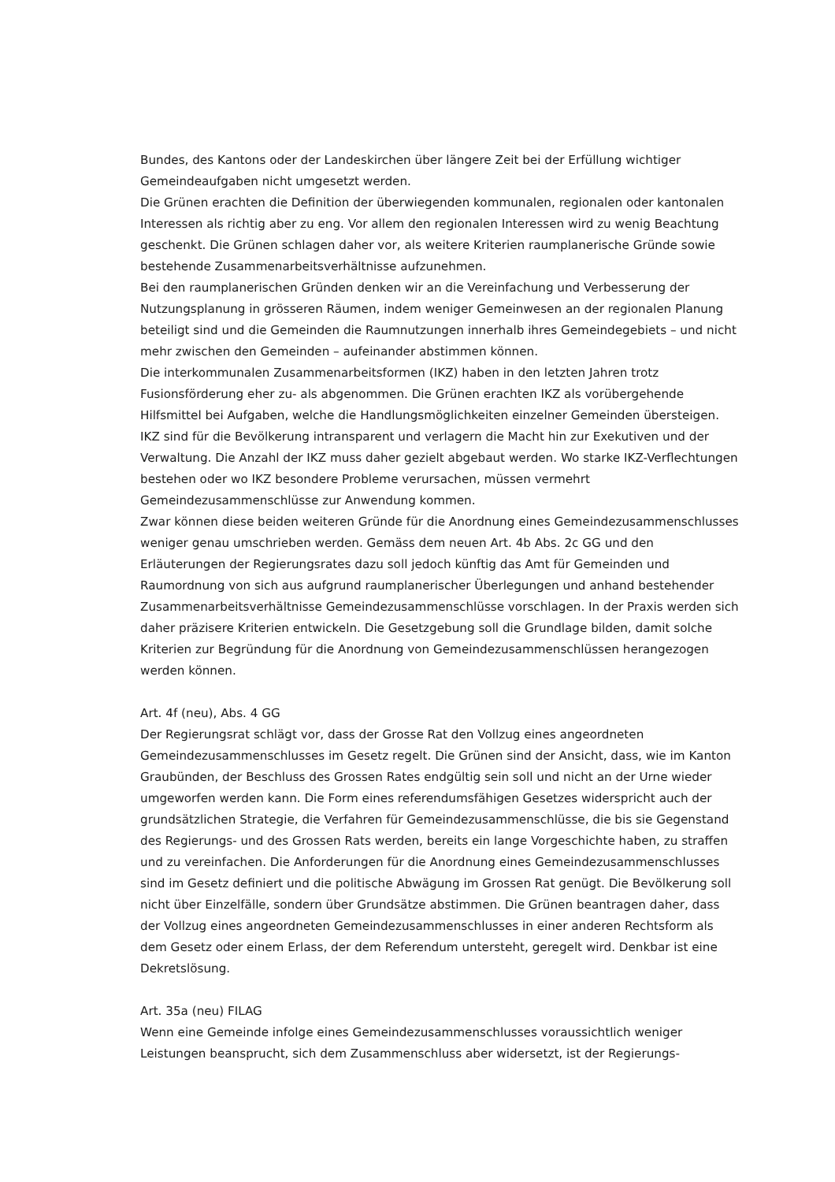Bundes, des Kantons oder der Landeskirchen über längere Zeit bei der Erfüllung wichtiger Gemeindeaufgaben nicht umgesetzt werden.
Die Grünen erachten die Definition der überwiegenden kommunalen, regionalen oder kantonalen Interessen als richtig aber zu eng. Vor allem den regionalen Interessen wird zu wenig Beachtung geschenkt. Die Grünen schlagen daher vor, als weitere Kriterien raumplanerische Gründe sowie bestehende Zusammenarbeitsverhältnisse aufzunehmen.
Bei den raumplanerischen Gründen denken wir an die Vereinfachung und Verbesserung der Nutzungsplanung in grösseren Räumen, indem weniger Gemeinwesen an der regionalen Planung beteiligt sind und die Gemeinden die Raumnutzungen innerhalb ihres Gemeindegebiets – und nicht mehr zwischen den Gemeinden – aufeinander abstimmen können.
Die interkommunalen Zusammenarbeitsformen (IKZ) haben in den letzten Jahren trotz Fusionsförderung eher zu- als abgenommen. Die Grünen erachten IKZ als vorübergehende Hilfsmittel bei Aufgaben, welche die Handlungsmöglichkeiten einzelner Gemeinden übersteigen. IKZ sind für die Bevölkerung intransparent und verlagern die Macht hin zur Exekutiven und der Verwaltung. Die Anzahl der IKZ muss daher gezielt abgebaut werden. Wo starke IKZ-Verflechtungen bestehen oder wo IKZ besondere Probleme verursachen, müssen vermehrt Gemeindezusammenschlüsse zur Anwendung kommen.
Zwar können diese beiden weiteren Gründe für die Anordnung eines Gemeindezusammenschlusses weniger genau umschrieben werden. Gemäss dem neuen Art. 4b Abs. 2c GG und den Erläuterungen der Regierungsrates dazu soll jedoch künftig das Amt für Gemeinden und Raumordnung von sich aus aufgrund raumplanerischer Überlegungen und anhand bestehender Zusammenarbeitsverhältnisse Gemeindezusammenschlüsse vorschlagen. In der Praxis werden sich daher präzisere Kriterien entwickeln. Die Gesetzgebung soll die Grundlage bilden, damit solche Kriterien zur Begründung für die Anordnung von Gemeindezusammenschlüssen herangezogen werden können.
Art. 4f (neu), Abs. 4 GG
Der Regierungsrat schlägt vor, dass der Grosse Rat den Vollzug eines angeordneten Gemeindezusammenschlusses im Gesetz regelt. Die Grünen sind der Ansicht, dass, wie im Kanton Graubünden, der Beschluss des Grossen Rates endgültig sein soll und nicht an der Urne wieder umgeworfen werden kann. Die Form eines referendumsfähigen Gesetzes widerspricht auch der grundsätzlichen Strategie, die Verfahren für Gemeindezusammenschlüsse, die bis sie Gegenstand des Regierungs- und des Grossen Rats werden, bereits ein lange Vorgeschichte haben, zu straffen und zu vereinfachen. Die Anforderungen für die Anordnung eines Gemeindezusammenschlusses sind im Gesetz definiert und die politische Abwägung im Grossen Rat genügt. Die Bevölkerung soll nicht über Einzelfälle, sondern über Grundsätze abstimmen. Die Grünen beantragen daher, dass der Vollzug eines angeordneten Gemeindezusammenschlusses in einer anderen Rechtsform als dem Gesetz oder einem Erlass, der dem Referendum untersteht, geregelt wird. Denkbar ist eine Dekretslösung.
Art. 35a (neu) FILAG
Wenn eine Gemeinde infolge eines Gemeindezusammenschlusses voraussichtlich weniger Leistungen beansprucht, sich dem Zusammenschluss aber widersetzt, ist der Regierungs-